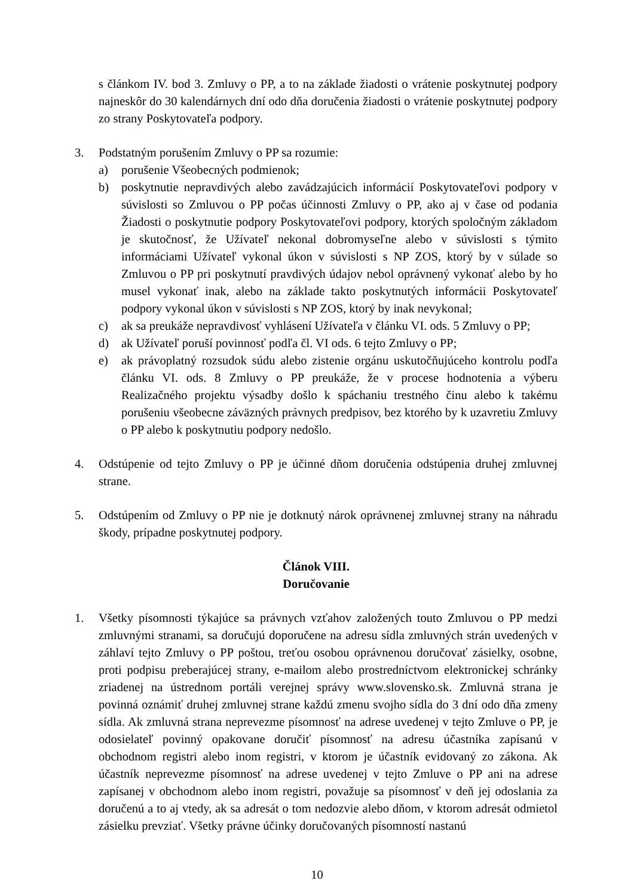s článkom IV. bod 3. Zmluvy o PP, a to na základe žiadosti o vrátenie poskytnutej podpory najneskôr do 30 kalendárnych dní odo dňa doručenia žiadosti o vrátenie poskytnutej podpory zo strany Poskytovateľa podpory.
3. Podstatným porušením Zmluvy o PP sa rozumie:
a) porušenie Všeobecných podmienok;
b) poskytnutie nepravdivých alebo zavádzajúcich informácií Poskytovateľovi podpory v súvislosti so Zmluvou o PP počas účinnosti Zmluvy o PP, ako aj v čase od podania Žiadosti o poskytnutie podpory Poskytovateľovi podpory, ktorých spoločným základom je skutočnosť, že Užívateľ nekonal dobromyseľne alebo v súvislosti s týmito informáciami Užívateľ vykonal úkon v súvislosti s NP ZOS, ktorý by v súlade so Zmluvou o PP pri poskytnutí pravdivých údajov nebol oprávnený vykonať alebo by ho musel vykonať inak, alebo na základe takto poskytnutých informácii Poskytovateľ podpory vykonal úkon v súvislosti s NP ZOS, ktorý by inak nevykonal;
c) ak sa preukáže nepravdivosť vyhlásení Užívateľa v článku VI. ods. 5 Zmluvy o PP;
d) ak Užívateľ poruší povinnosť podľa čl. VI ods. 6 tejto Zmluvy o PP;
e) ak právoplatný rozsudok súdu alebo zistenie orgánu uskutočňujúceho kontrolu podľa článku VI. ods. 8 Zmluvy o PP preukáže, že v procese hodnotenia a výberu Realizačného projektu výsadby došlo k spáchaniu trestného činu alebo k takému porušeniu všeobecne záväzných právnych predpisov, bez ktorého by k uzavretiu Zmluvy o PP alebo k poskytnutiu podpory nedošlo.
4. Odstúpenie od tejto Zmluvy o PP je účinné dňom doručenia odstúpenia druhej zmluvnej strane.
5. Odstúpením od Zmluvy o PP nie je dotknutý nárok oprávnenej zmluvnej strany na náhradu škody, prípadne poskytnutej podpory.
Článok VIII.
Doručovanie
1. Všetky písomnosti týkajúce sa právnych vzťahov založených touto Zmluvou o PP medzi zmluvnými stranami, sa doručujú doporučene na adresu sídla zmluvných strán uvedených v záhlaví tejto Zmluvy o PP poštou, treťou osobou oprávnenou doručovať zásielky, osobne, proti podpisu preberajúcej strany, e-mailom alebo prostredníctvom elektronickej schránky zriadenej na ústrednom portáli verejnej správy www.slovensko.sk. Zmluvná strana je povinná oznámiť druhej zmluvnej strane každú zmenu svojho sídla do 3 dní odo dňa zmeny sídla. Ak zmluvná strana neprevezme písomnosť na adrese uvedenej v tejto Zmluve o PP, je odosielateľ povinný opakovane doručiť písomnosť na adresu účastníka zapísanú v obchodnom registri alebo inom registri, v ktorom je účastník evidovaný zo zákona. Ak účastník neprevezme písomnosť na adrese uvedenej v tejto Zmluve o PP ani na adrese zapísanej v obchodnom alebo inom registri, považuje sa písomnosť v deň jej odoslania za doručenú a to aj vtedy, ak sa adresát o tom nedozvie alebo dňom, v ktorom adresát odmietol zásielku prevziať. Všetky právne účinky doručovaných písomností nastanú
10